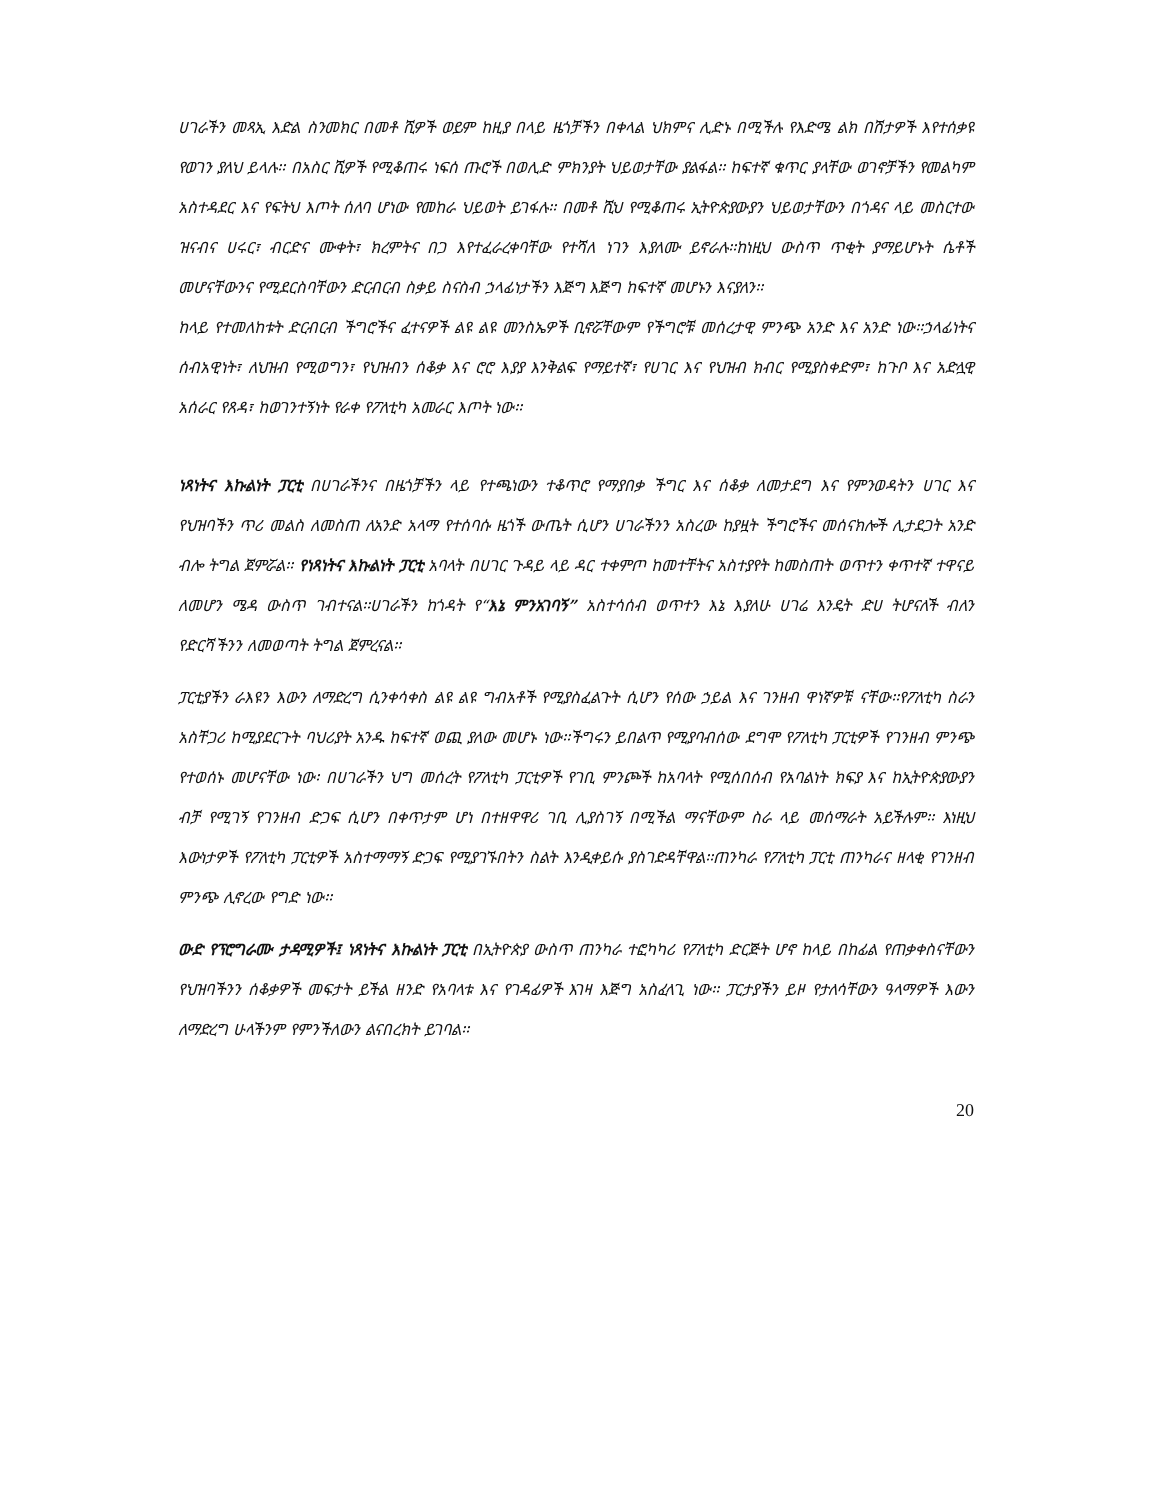ሀገራችን መጻኢ እድል ስንመክር በመቶ ሺዎች ወይም ከዚያ በላይ ዜጎቻችን በቀላል ህክምና ሊድኑ በሚችሉ የእድሜ ልክ በሽታዎች እየተሰቃዩ የወገን ያለህ ይላሉ፡፡ በአስር ሺዎች የሚቆጠሩ ነፍሰ ጡሮች በወሊድ ምክንያት ህይወታቸው ያልፋል፡፡ ከፍተኛ ቁጥር ያላቸው ወገኖቻችን የመልካም አስተዳደር እና የፍትህ እጦት ሰለባ ሆነው የመከራ ህይወት ይገፋሉ፡፡ በመቶ ሺህ የሚቆጠሩ ኢትዮጵያውያን ህይወታቸውን በጎዳና ላይ መስርተው ዝናብና ሀሩር፣ ብርድና ሙቀት፣ ክረምትና በጋ እየተፈራረቀባቸው የተሻለ ነገን እያለሙ ይኖራሉ፡፡ከነዚህ ውስጥ ጥቂት ያማይሆኑት ሴቶች መሆናቸውንና የሚደርስባቸውን ድርብርብ ስቃይ ስናስብ ኃላፊነታችን እጅግ እጅግ ከፍተኛ መሆኑን እናያለን፡፡
ከላይ የተመለከቱት ድርብርብ ችግሮችና ፈተናዎች ልዩ ልዩ መንስኤዎች ቢኖሯቸውም የችግሮቹ መሰረታዊ ምንጭ አንድ እና አንድ ነው፡፡ኃላፊነትና ሰብአዊነት፣ ለህዝብ የሚወግን፣ የህዝብን ሰቆቃ እና ሮሮ እያያ እንቅልፍ የማይተኛ፣ የሀገር እና የህዝብ ክብር የሚያስቀድም፣ ከጉቦ እና አድሏዊ አሰራር የጸዳ፣ ከወገንተኝነት የራቀ የፖለቲካ አመራር እጦት ነው፡፡
ነጻነትና እኩልነት ፓርቲ በሀገራችንና በዜጎቻችን ላይ የተጫነውን ተቆጥሮ የማያበቃ ችግር እና ሰቆቃ ለመታደግ እና የምንወዳትን ሀገር እና የህዝባችን ጥሪ መልስ ለመስጠ ለአንድ አላማ የተሰባሱ ዜጎች ውጤት ሲሆን ሀገራችንን አስረው ከያዟት ችግሮችና መሰናክሎች ሊታደጋት አንድ ብሎ ትግል ጀምሯል፡፡ የነጻነትና እኩልነት ፓርቲ አባላት በሀገር ጉዳይ ላይ ዳር ተቀምጦ ከመተቸትና አስተያየት ከመስጠት ወጥተን ቀጥተኛ ተዋናይ ለመሆን ሜዳ ውስጥ ገብተናል፡፡ሀገራችን ከጎዳት የ“እኔ ምንአገባኝ” አስተሳሰብ ወጥተን እኔ እያለሁ ሀገሬ እንዴት ድሀ ትሆናለች ብለን የድርሻችንን ለመወጣት ትግል ጀምረናል፡፡
ፓርቲያችን ራእዩን እውን ለማድረግ ሲንቀሳቀስ ልዩ ልዩ ግብአቶች የሚያስፈልጉት ሲሆን የሰው ኃይል እና ገንዘብ ዋነኛዎቹ ናቸው፡፡የፖለቲካ ስራን አስቸጋሪ ከሚያደርጉት ባህሪያት አንዱ ከፍተኛ ወጪ ያለው መሆኑ ነው፡፡ችግሩን ይበልጥ የሚያባብሰው ደግሞ የፖለቲካ ፓርቲዎች የገንዘብ ምንጭ የተወሰኑ መሆናቸው ነው፡ በሀገራችን ህግ መሰረት የፖለቲካ ፓርቲዎች የገቢ ምንጮች ከአባላት የሚሰበሰብ የአባልነት ክፍያ እና ከኢትዮጵያውያን ብቻ የሚገኝ የገንዘብ ድጋፍ ሲሆን በቀጥታም ሆነ በተዘዋዋሪ ገቢ ሊያስገኝ በሚችል ማናቸውም ስራ ላይ መሰማራት አይችሉም፡፡ እነዚህ እውነታዎች የፖለቲካ ፓርቲዎች አስተማማኝ ድጋፍ የሚያገኙበትን ስልት እንዲቀይሱ ያስገድዳቸዋል፡፡ጠንካራ የፖለቲካ ፓርቲ ጠንካራና ዘላቂ የገንዘብ ምንጭ ሊኖረው የግድ ነው፡፡
ውድ የፕሮግራሙ ታዳሚዎች፤ ነጻነትና እኩልነት ፓርቲ በኢትዮጵያ ውስጥ ጠንካራ ተፎካካሪ የፖለቲካ ድርጅት ሆኖ ከላይ በከፊል የጠቃቀስናቸውን የህዝባችንን ሰቆቃዎች መፍታት ይችል ዘንድ የአባላቱ እና የገዳፊዎች እገዛ እጅግ አስፈላጊ ነው፡፡ ፓርታያችን ይዞ የታለሳቸውን ዓላማዎች እውን ለማድረግ ሁላችንም የምንችለውን ልናበረክት ይገባል፡፡
20